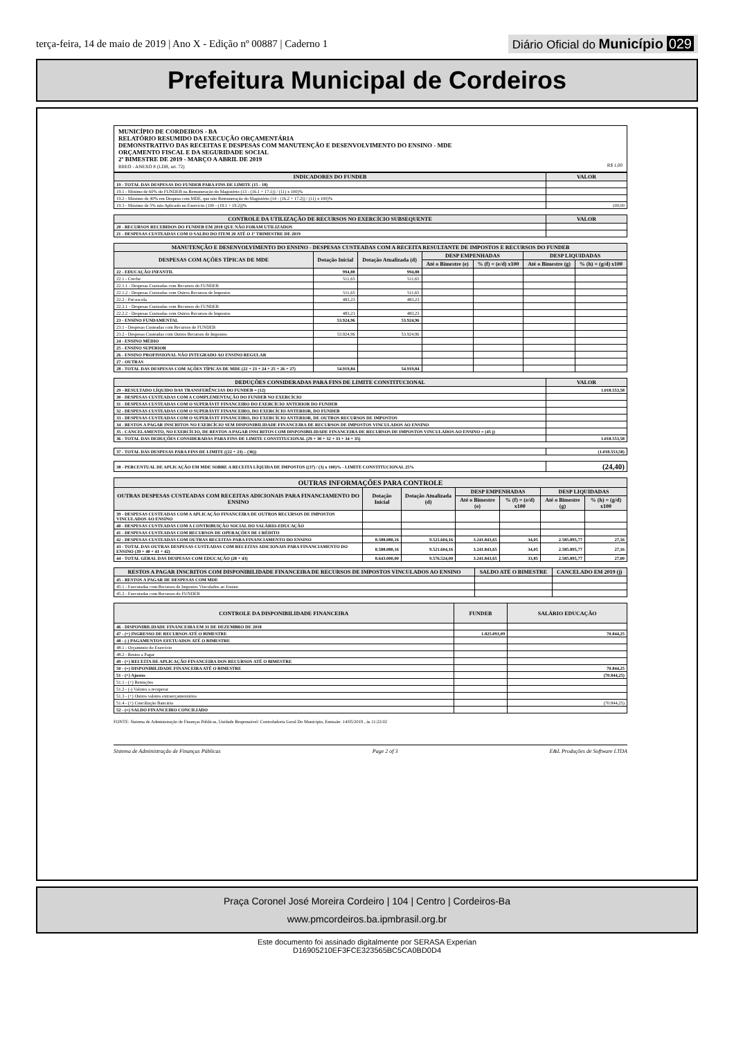terça-feira, 14 de maio de 2019 | Ano X - Edição nº 00887 | Caderno 1
Diário Oficial do Município 029
Prefeitura Municipal de Cordeiros
MUNICÍPIO DE CORDEIROS - BA
RELATÓRIO RESUMIDO DA EXECUÇÃO ORÇAMENTÁRIA
DEMONSTRATIVO DAS RECEITAS E DESPESAS COM MANUTENÇÃO E DESENVOLVIMENTO DO ENSINO - MDE
ORÇAMENTO FISCAL E DA SEGURIDADE SOCIAL
2º BIMESTRE DE 2019 - MARÇO A ABRIL DE 2019
RREO - ANEXO 8 (LDB, art. 72) R$ 1,00
| INDICADORES DO FUNDEB | VALOR |
| --- | --- |
| 19 - TOTAL DAS DESPESAS DO FUNDEB PARA FINS DE LIMITE (15 - 18) | |
| 19.1 - Mínimo de 60% do FUNDEB na Remuneração do Magistério (13 - (16.1 + 17.1)) / (11) x 100)% | |
| 19.2 - Máximo de 40% em Despesa com MDE, que não Remuneração do Magistério (14 - (16.2 + 17.2)) / (11) x 100)% | |
| 19.3 - Máximo de 5% não Aplicado no Exercício (100 - (19.1 + 19.2))% | 100,00 |
| CONTROLE DA UTILIZAÇÃO DE RECURSOS NO EXERCÍCIO SUBSEQUENTE | VALOR |
| --- | --- |
| 20 - RECURSOS RECEBIDOS DO FUNDEB EM 2018 QUE NÃO FORAM UTILIZADOS | |
| 21 - DESPESAS CUSTEADAS COM O SALDO DO ITEM 20 ATÉ O 1º TRIMESTRE DE 2019 | |
| MANUTENÇÃO E DESENVOLVIMENTO DO ENSINO - DESPESAS CUSTEADAS COM A RECEITA RESULTANTE DE IMPOSTOS E RECURSOS DO FUNDEB | | | | | | |
| --- | --- | --- | --- | --- | --- | --- |
| DESPESAS COM AÇÕES TÍPICAS DE MDE | Dotação Inicial | Dotação Atualizada (d) | DESP EMPENHADAS | | DESP LIQUIDADAS | |
| | | | Até o Bimestre (e) | % (f) = (e/d) x100 | Até o Bimestre (g) | % (h) = (g/d) x100 |
| 22 - EDUCAÇÃO INFANTIL | 994,88 | 994,88 | | | | |
| 22.1 - Creche | 511,65 | 511,65 | | | | |
| 22.1.1 - Despesas Custeadas com Recursos do FUNDEB | | | | | | |
| 22.1.2 - Despesas Custeadas com Outros Recursos de Impostos | 511,65 | 511,65 | | | | |
| 22.2 - Pré-escola | 483,23 | 483,23 | | | | |
| 22.2.1 - Despesas Custeadas com Recursos do FUNDEB | | | | | | |
| 22.2.2 - Despesas Custeadas com Outros Recursos de Impostos | 483,23 | 483,23 | | | | |
| 23 - ENSINO FUNDAMENTAL | 53.924,96 | 53.924,96 | | | | |
| 23.1 - Despesas Custeadas com Recursos do FUNDEB | | | | | | |
| 23.2 - Despesas Custeadas com Outros Recursos de Impostos | 53.924,96 | 53.924,96 | | | | |
| 24 - ENSINO MÉDIO | | | | | | |
| 25 - ENSINO SUPERIOR | | | | | | |
| 26 - ENSINO PROFISSIONAL NÃO INTEGRADO AO ENSINO REGULAR | | | | | | |
| 27 - OUTRAS | | | | | | |
| 28 - TOTAL DAS DESPESAS COM AÇÕES TÍPICAS DE MDE (22 + 23 + 24 + 25 + 26 + 27) | 54.919,84 | 54.919,84 | | | | |
| DEDUÇÕES CONSIDERADAS PARA FINS DE LIMITE CONSTITUCIONAL | VALOR |
| --- | --- |
| 29 - RESULTADO LÍQUIDO DAS TRANSFERÊNCIAS DO FUNDEB = (12) | 1.018.553,58 |
| 30 - DESPESAS CUSTEADAS COM A COMPLEMENTAÇÃO DO FUNDEB NO EXERCÍCIO | |
| 31 - DESPESAS CUSTEADAS COM O SUPERÁVIT FINANCEIRO DO EXERCÍCIO ANTERIOR DO FUNDEB | |
| 32 - DESPESAS CUSTEADAS COM O SUPERÁVIT FINANCEIRO, DO EXERCÍCIO ANTERIOR, DO FUNDEB | |
| 33 - DESPESAS CUSTEADAS COM O SUPERÁVIT FINANCEIRO, DO EXERCÍCIO ANTERIOR, DE OUTROS RECURSOS DE IMPOSTOS | |
| 34 - RESTOS A PAGAR INSCRITOS NO EXERCÍCIO SEM DISPONIBILIDADE FINANCEIRA DE RECURSOS DE IMPOSTOS VINCULADOS AO ENSINO | |
| 35 - CANCELAMENTO, NO EXERCÍCIO, DE RESTOS A PAGAR INSCRITOS COM DISPONIBILIDADE FINANCEIRA DE RECURSOS DE IMPOSTOS VINCULADOS AO ENSINO = (45 j) | |
| 36 - TOTAL DAS DEDUÇÕES CONSIDERADAS PARA FINS DE LIMITE CONSTITUCIONAL (29 + 30 + 32 + 33 + 34 + 35) | 1.018.553,58 |
| 37 - TOTAL DAS DESPESAS PARA FINS DE LIMITE ((22 + 23) – (36)) | (1.018.553,58) |
| 38 - PERCENTUAL DE APLICAÇÃO EM MDE SOBRE A RECEITA LÍQUIDA DE IMPOSTOS ((37) / (3) x 100)% - LIMITE CONSTITUCIONAL 25% | (24,40) |
| OUTRAS INFORMAÇÕES PARA CONTROLE | | | | | | |
| --- | --- | --- | --- | --- | --- | --- |
| OUTRAS DESPESAS CUSTEADAS COM RECEITAS ADICIONAIS PARA FINANCIAMENTO DO ENSINO | Dotação Inicial | Dotação Atualizada (d) | DESP EMPENHADAS | | DESP LIQUIDADAS | |
| | | | Até o Bimestre (e) | % (f) = (e/d) x100 | Até o Bimestre (g) | % (h) = (g/d) x100 |
| 39 - DESPESAS CUSTEADAS COM A APLICAÇÃO FINANCEIRA DE OUTROS RECURSOS DE IMPOSTOS VINCULADOS AO ENSINO | | | | | | |
| 40 - DESPESAS CUSTEADAS COM A CONTRIBUIÇÃO SOCIAL DO SALÁRIO-EDUCAÇÃO | | | | | | |
| 41 - DESPESAS CUSTEADAS COM RECURSOS DE OPERAÇÕES DE CRÉDITO | | | | | | |
| 42 - DESPESAS CUSTEADAS COM OUTRAS RECEITAS PARA FINANCIAMENTO DO ENSINO | 8.588.080,16 | 9.521.604,16 | 3.241.843,65 | 34,05 | 2.585.895,77 | 27,16 |
| 43 - TOTAL DAS OUTRAS DESPESAS CUSTEADAS COM RECEITAS ADICIONAIS PARA FINANCIAMENTO DO ENSINO (39 + 40 + 41 + 42) | 8.588.080,16 | 9.521.604,16 | 3.241.843,65 | 34,05 | 2.585.895,77 | 27,16 |
| 44 - TOTAL GERAL DAS DESPESAS COM EDUCAÇÃO (28 + 43) | 8.643.000,00 | 9.576.524,00 | 3.241.843,65 | 33,85 | 2.585.895,77 | 27,00 |
| RESTOS A PAGAR INSCRITOS COM DISPONIBILIDADE FINANCEIRA DE RECURSOS DE IMPOSTOS VINCULADOS AO ENSINO | SALDO ATÉ O BIMESTRE | CANCELADO EM 2019 (j) |
| --- | --- | --- |
| 45 - RESTOS A PAGAR DE DESPESAS COM MDE | | |
| 45.1 - Executadas com Recursos de Impostos Vinculados ao Ensino | | |
| 45.2 - Executadas com Recursos do FUNDEB | | |
| CONTROLE DA DISPONIBILIDADE FINANCEIRA | FUNDEB | SALÁRIO EDUCAÇÃO |
| --- | --- | --- |
| 46 - DISPONIBILIDADE FINANCEIRA EM 31 DE DEZEMBRO DE 2018 | | |
| 47 - (+) INGRESSO DE RECURSOS ATÉ O BIMESTRE | 1.825.093,09 | 70.844,25 |
| 48 - (-) PAGAMENTOS EFETUADOS ATÉ O BIMESTRE | | |
| 48.1 - Orçamento do Exercício | | |
| 48.2 - Restos a Pagar | | |
| 49 - (+) RECEITA DE APLICAÇÃO FINANCEIRA DOS RECURSOS ATÉ O BIMESTRE | | |
| 50 - (=) DISPONIBILIDADE FINANCEIRA ATÉ O BIMESTRE | | 70.844,25 |
| 51 - (+) Ajustes | | (70.844,25) |
| 51.1 - (+) Retenções | | |
| 51.2 - (-) Valores a recuperar | | |
| 51.3 - (+) Outros valores extraorçamentários | | |
| 51.4 - (+) Conciliação Bancária | | (70.844,25) |
| 52 - (=) SALDO FINANCEIRO CONCILIADO | | |
FONTE: Sistema de Administração de Finanças Públicas, Unidade Responsável: Controladoria Geral Do Município, Emissão: 14/05/2019 , às 11:22:02
Sistema de Administração de Finanças Públicas Page 2 of 3 E&L Produções de Software LTDA
Praça Coronel José Moreira Cordeiro | 104 | Centro | Cordeiros-Ba
www.pmcordeiros.ba.ipmbrasil.org.br
Este documento foi assinado digitalmente por SERASA Experian
D16905210EF3FCE323565BC5CA0BD0D4